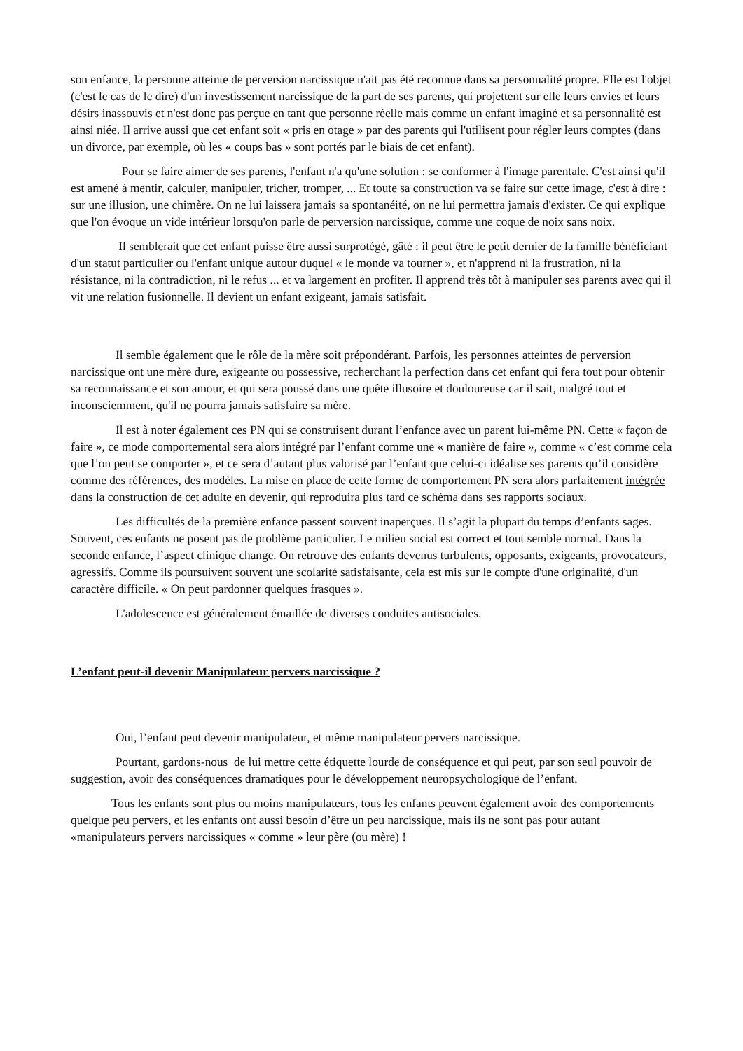son enfance, la personne atteinte de perversion narcissique n'ait pas été reconnue dans sa personnalité propre. Elle est l'objet (c'est le cas de le dire) d'un investissement narcissique de la part de ses parents, qui projettent sur elle leurs envies et leurs désirs inassouvis et n'est donc pas perçue en tant que personne réelle mais comme un enfant imaginé et sa personnalité est ainsi niée. Il arrive aussi que cet enfant soit « pris en otage » par des parents qui l'utilisent pour régler leurs comptes (dans un divorce, par exemple, où les « coups bas » sont portés par le biais de cet enfant).
Pour se faire aimer de ses parents, l'enfant n'a qu'une solution : se conformer à l'image parentale. C'est ainsi qu'il est amené à mentir, calculer, manipuler, tricher, tromper, ... Et toute sa construction va se faire sur cette image, c'est à dire : sur une illusion, une chimère. On ne lui laissera jamais sa spontanéité, on ne lui permettra jamais d'exister. Ce qui explique que l'on évoque un vide intérieur lorsqu'on parle de perversion narcissique, comme une coque de noix sans noix.
Il semblerait que cet enfant puisse être aussi surprotégé, gâté : il peut être le petit dernier de la famille bénéficiant d'un statut particulier ou l'enfant unique autour duquel « le monde va tourner », et n'apprend ni la frustration, ni la résistance, ni la contradiction, ni le refus ... et va largement en profiter. Il apprend très tôt à manipuler ses parents avec qui il vit une relation fusionnelle. Il devient un enfant exigeant, jamais satisfait.
Il semble également que le rôle de la mère soit prépondérant. Parfois, les personnes atteintes de perversion narcissique ont une mère dure, exigeante ou possessive, recherchant la perfection dans cet enfant qui fera tout pour obtenir sa reconnaissance et son amour, et qui sera poussé dans une quête illusoire et douloureuse car il sait, malgré tout et inconsciemment, qu'il ne pourra jamais satisfaire sa mère.
Il est à noter également ces PN qui se construisent durant l’enfance avec un parent lui-même PN. Cette « façon de faire », ce mode comportemental sera alors intégré par l’enfant comme une « manière de faire », comme « c’est comme cela que l’on peut se comporter », et ce sera d’autant plus valorisé par l’enfant que celui-ci idéalise ses parents qu’il considère comme des références, des modèles. La mise en place de cette forme de comportement PN sera alors parfaitement intégrée dans la construction de cet adulte en devenir, qui reproduira plus tard ce schéma dans ses rapports sociaux.
Les difficultés de la première enfance passent souvent inaperçues. Il s’agit la plupart du temps d’enfants sages. Souvent, ces enfants ne posent pas de problème particulier. Le milieu social est correct et tout semble normal. Dans la seconde enfance, l’aspect clinique change. On retrouve des enfants devenus turbulents, opposants, exigeants, provocateurs, agressifs. Comme ils poursuivent souvent une scolarité satisfaisante, cela est mis sur le compte d'une originalité, d'un caractère difficile. « On peut pardonner quelques frasques ».
L'adolescence est généralement émaillée de diverses conduites antisociales.
L’enfant peut-il devenir Manipulateur pervers narcissique ?
Oui, l’enfant peut devenir manipulateur, et même manipulateur pervers narcissique.
Pourtant, gardons-nous de lui mettre cette étiquette lourde de conséquence et qui peut, par son seul pouvoir de suggestion, avoir des conséquences dramatiques pour le développement neuropsychologique de l’enfant.
Tous les enfants sont plus ou moins manipulateurs, tous les enfants peuvent également avoir des comportements quelque peu pervers, et les enfants ont aussi besoin d’être un peu narcissique, mais ils ne sont pas pour autant «manipulateurs pervers narcissiques « comme » leur père (ou mère) !